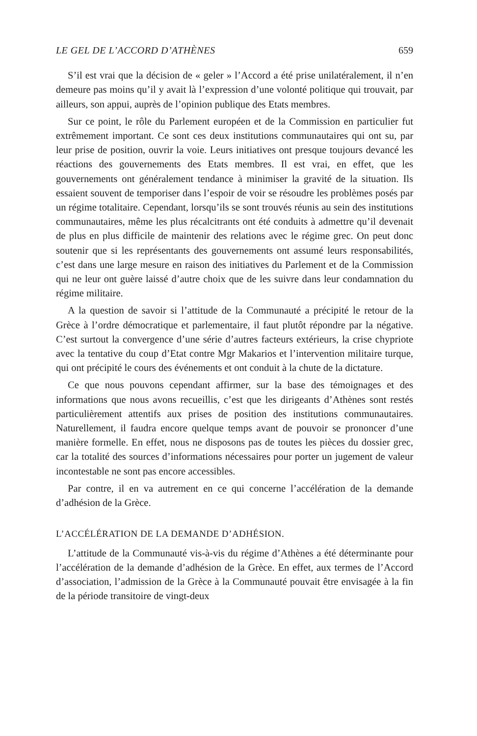LE GEL DE L’ACCORD D’ATHÈNES 659
S’il est vrai que la décision de « geler » l’Accord a été prise unilatéralement, il n’en demeure pas moins qu’il y avait là l’expression d’une volonté politique qui trouvait, par ailleurs, son appui, auprès de l’opinion publique des Etats membres.
Sur ce point, le rôle du Parlement européen et de la Commission en particulier fut extrêmement important. Ce sont ces deux institutions communautaires qui ont su, par leur prise de position, ouvrir la voie. Leurs initiatives ont presque toujours devancé les réactions des gouvernements des Etats membres. Il est vrai, en effet, que les gouvernements ont généralement tendance à minimiser la gravité de la situation. Ils essaient souvent de temporiser dans l’espoir de voir se résoudre les problèmes posés par un régime totalitaire. Cependant, lorsqu’ils se sont trouvés réunis au sein des institutions communautaires, même les plus récalcitrants ont été conduits à admettre qu’il devenait de plus en plus difficile de maintenir des relations avec le régime grec. On peut donc soutenir que si les représentants des gouvernements ont assumé leurs responsabilités, c’est dans une large mesure en raison des initiatives du Parlement et de la Commission qui ne leur ont guère laissé d’autre choix que de les suivre dans leur condamnation du régime militaire.
A la question de savoir si l’attitude de la Communauté a précipité le retour de la Grèce à l’ordre démocratique et parlementaire, il faut plutôt répondre par la négative. C’est surtout la convergence d’une série d’autres facteurs extérieurs, la crise chypriote avec la tentative du coup d’Etat contre Mgr Makarios et l’intervention militaire turque, qui ont précipité le cours des événements et ont conduit à la chute de la dictature.
Ce que nous pouvons cependant affirmer, sur la base des témoignages et des informations que nous avons recueillis, c’est que les dirigeants d’Athènes sont restés particulièrement attentifs aux prises de position des institutions communautaires. Naturellement, il faudra encore quelque temps avant de pouvoir se prononcer d’une manière formelle. En effet, nous ne disposons pas de toutes les pièces du dossier grec, car la totalité des sources d’informations nécessaires pour porter un jugement de valeur incontestable ne sont pas encore accessibles.
Par contre, il en va autrement en ce qui concerne l’accélération de la demande d’adhésion de la Grèce.
L’ACCÉLÉRATION DE LA DEMANDE D’ADHÉSION.
L’attitude de la Communauté vis-à-vis du régime d’Athènes a été déterminante pour l’accélération de la demande d’adhésion de la Grèce. En effet, aux termes de l’Accord d’association, l’admission de la Grèce à la Communauté pouvait être envisagée à la fin de la période transitoire de vingt-deux